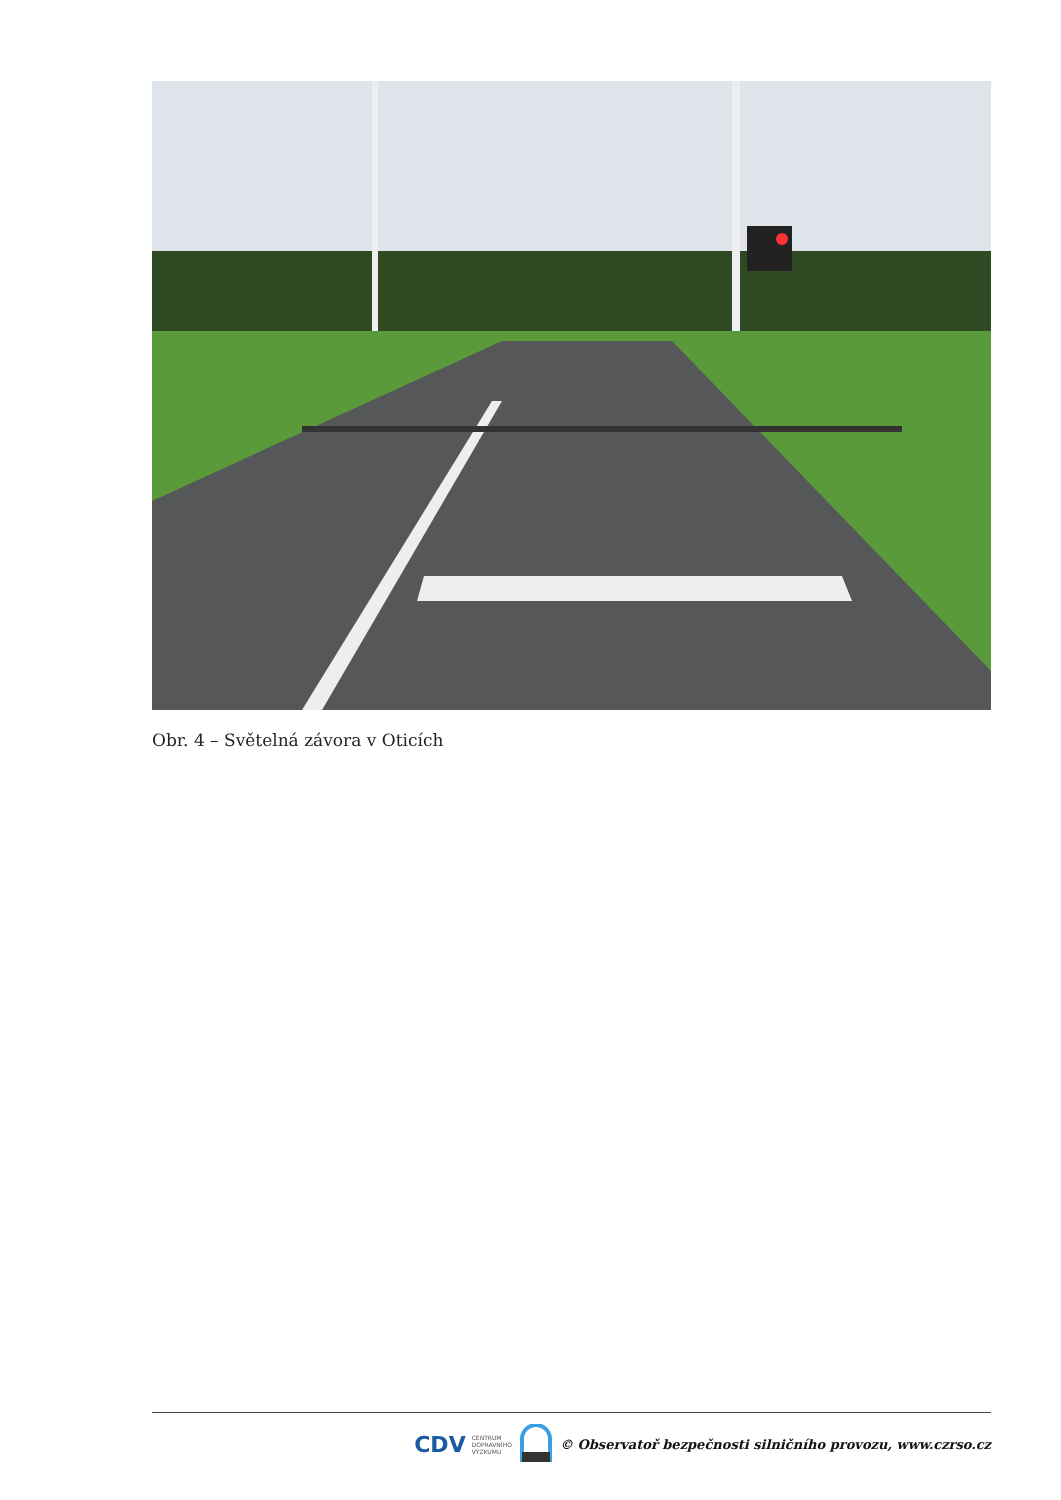Obr. 4 – Světelná závora v Oticích
CDV CENTRUM
DOPRAVNÍHO
VÝZKUMU © Observatoř bezpečnosti silničního provozu, www.czrso.cz